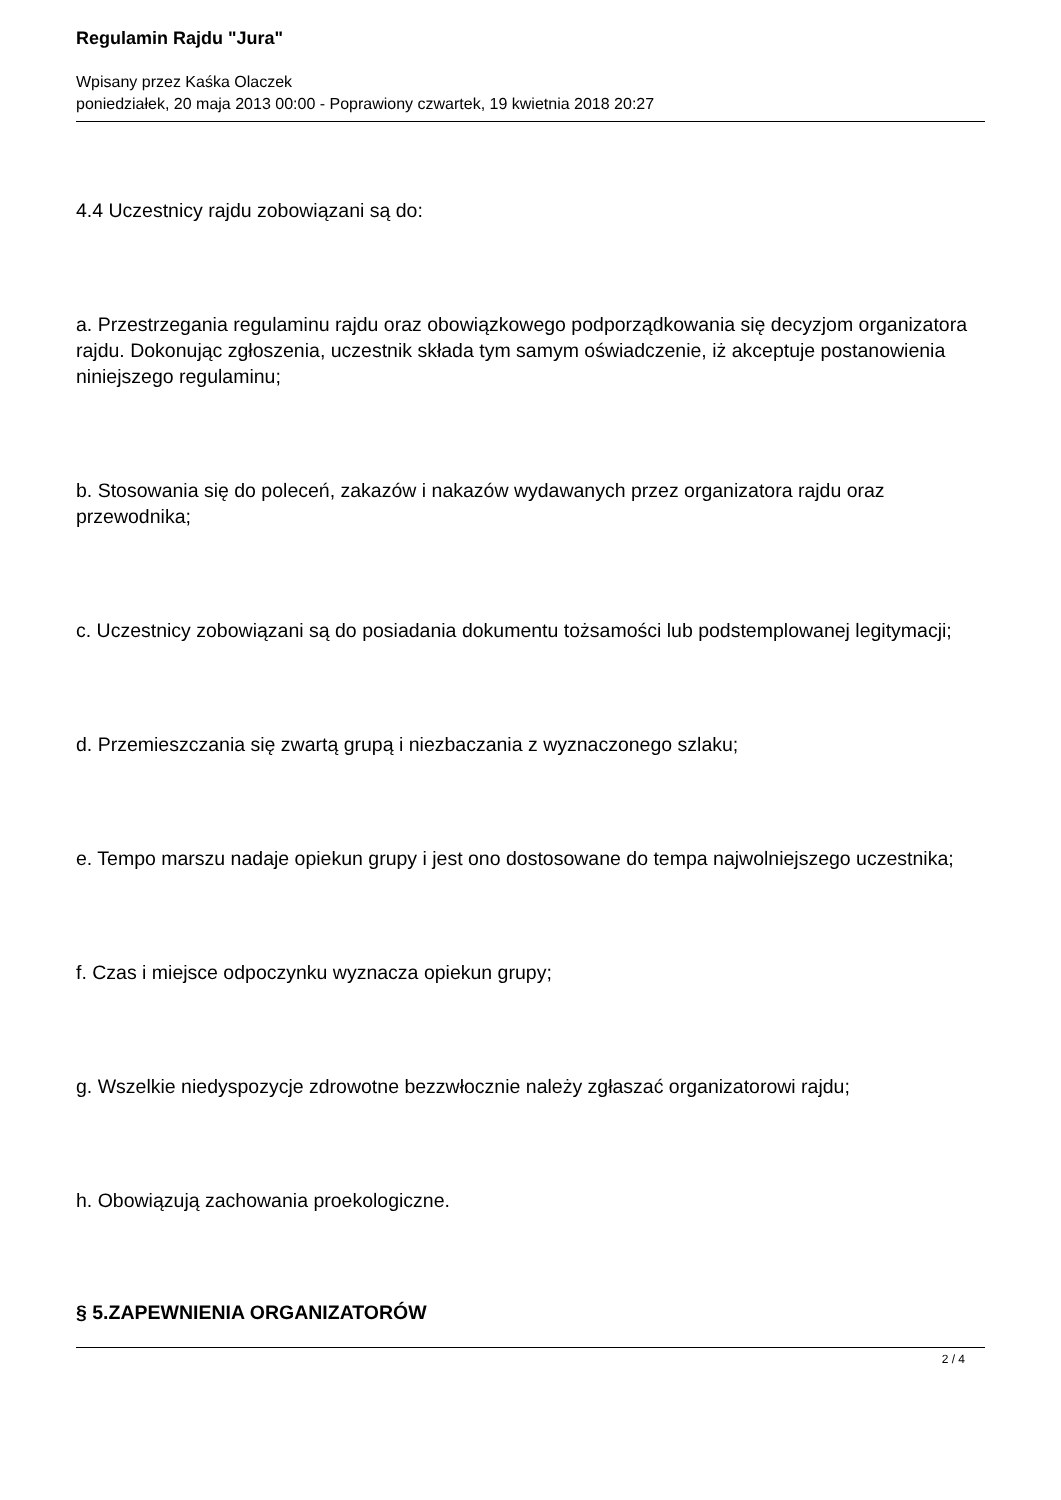Regulamin Rajdu "Jura"
Wpisany przez Kaśka Olaczek
poniedziałek, 20 maja 2013 00:00 - Poprawiony czwartek, 19 kwietnia 2018 20:27
4.4 Uczestnicy rajdu zobowiązani są do:
a. Przestrzegania regulaminu rajdu oraz obowiązkowego podporządkowania się decyzjom organizatora rajdu. Dokonując zgłoszenia, uczestnik składa tym samym oświadczenie, iż akceptuje postanowienia niniejszego regulaminu;
b. Stosowania się do poleceń, zakazów i nakazów wydawanych przez organizatora rajdu oraz przewodnika;
c. Uczestnicy zobowiązani są do posiadania dokumentu tożsamości lub podstemplowanej legitymacji;
d. Przemieszczania się zwartą grupą i niezbaczania z wyznaczonego szlaku;
e. Tempo marszu nadaje opiekun grupy i jest ono dostosowane do tempa najwolniejszego uczestnika;
f. Czas i miejsce odpoczynku wyznacza opiekun grupy;
g. Wszelkie niedyspozycje zdrowotne bezzwłocznie należy zgłaszać organizatorowi rajdu;
h. Obowiązują zachowania proekologiczne.
§ 5.ZAPEWNIENIA ORGANIZATORÓW
2 / 4